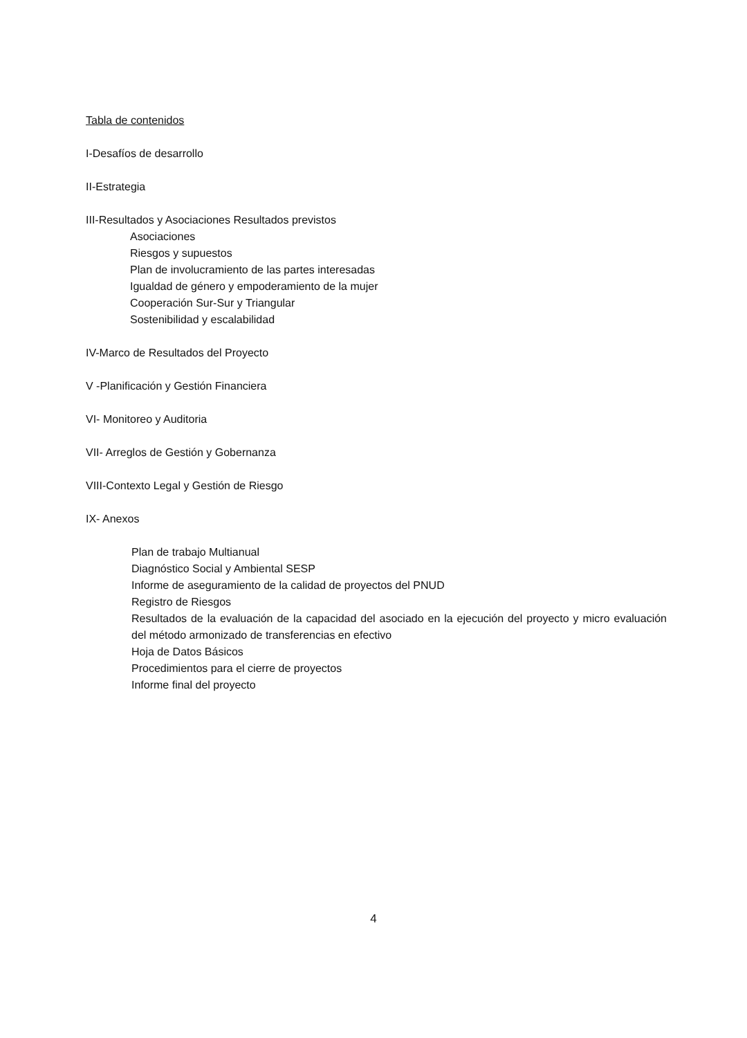Tabla de contenidos
I-Desafíos de desarrollo
II-Estrategia
III-Resultados y Asociaciones Resultados previstos
Asociaciones
Riesgos y supuestos
Plan de involucramiento de las partes interesadas
Igualdad de género y empoderamiento de la mujer
Cooperación Sur-Sur y Triangular
Sostenibilidad y escalabilidad
IV-Marco de Resultados del Proyecto
V -Planificación y Gestión Financiera
VI- Monitoreo y Auditoria
VII- Arreglos de Gestión y Gobernanza
VIII-Contexto Legal y Gestión de Riesgo
IX- Anexos
Plan de trabajo Multianual
Diagnóstico Social y Ambiental SESP
Informe de aseguramiento de la calidad de proyectos del PNUD
Registro de Riesgos
Resultados de la evaluación de la capacidad del asociado en la ejecución del proyecto y micro evaluación del método armonizado de transferencias en efectivo
Hoja de Datos Básicos
Procedimientos para el cierre de proyectos
Informe final del proyecto
4